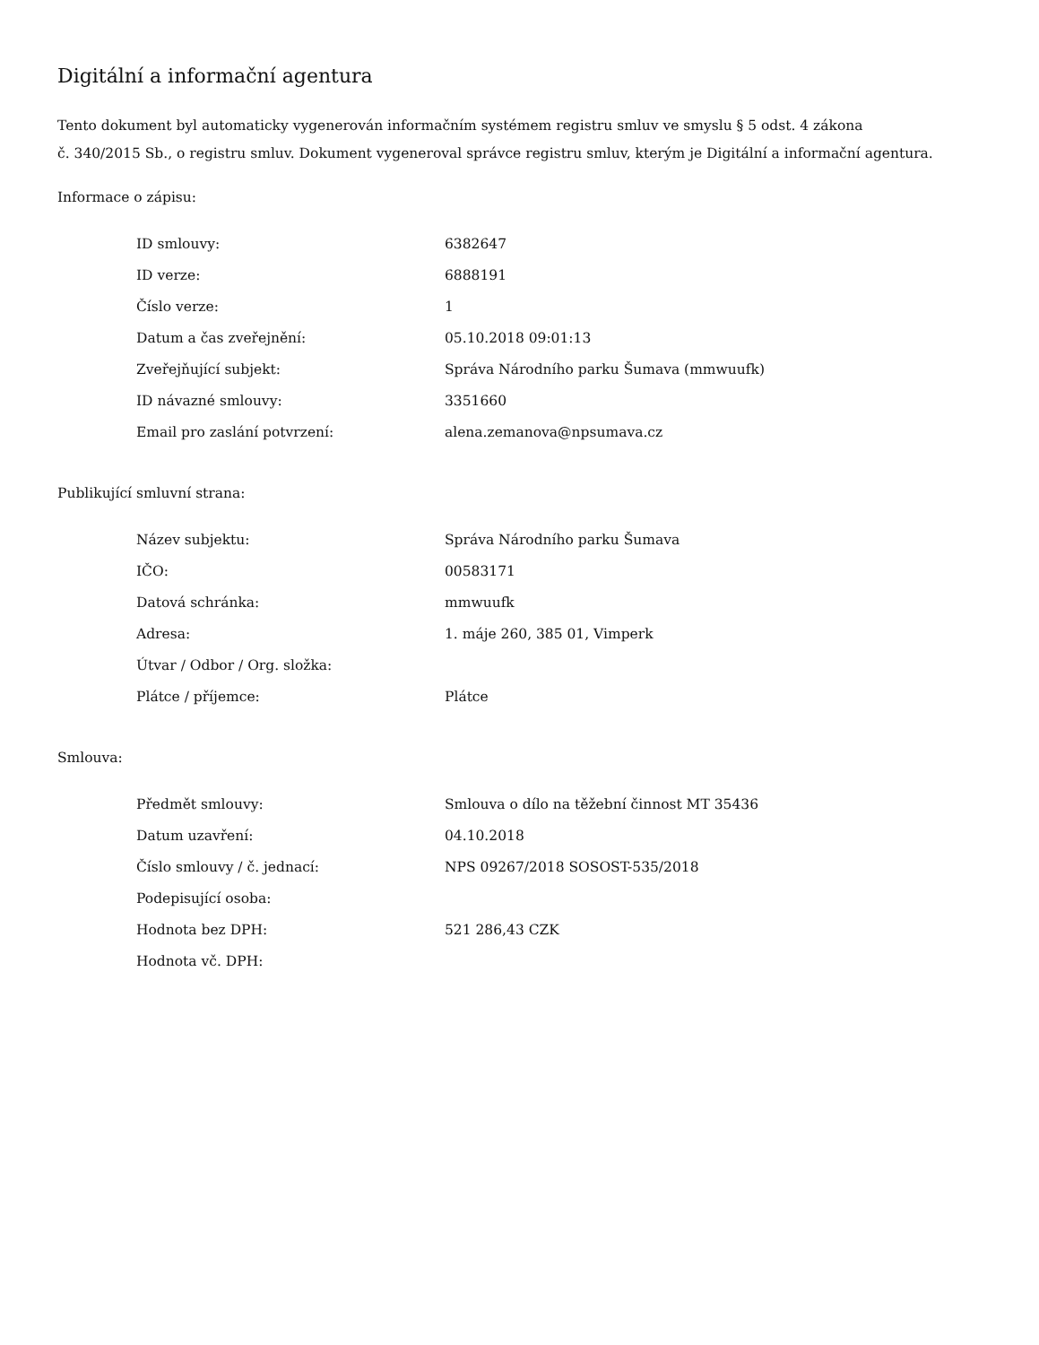Digitální a informační agentura
Tento dokument byl automaticky vygenerován informačním systémem registru smluv ve smyslu § 5 odst. 4 zákona
č. 340/2015 Sb., o registru smluv. Dokument vygeneroval správce registru smluv, kterým je Digitální a informační agentura.
Informace o zápisu:
| ID smlouvy: | 6382647 |
| ID verze: | 6888191 |
| Číslo verze: | 1 |
| Datum a čas zveřejnění: | 05.10.2018 09:01:13 |
| Zveřejňující subjekt: | Správa Národního parku Šumava (mmwuufk) |
| ID návazné smlouvy: | 3351660 |
| Email pro zaslání potvrzení: | alena.zemanova@npsumava.cz |
Publikující smluvní strana:
| Název subjektu: | Správa Národního parku Šumava |
| IČO: | 00583171 |
| Datová schránka: | mmwuufk |
| Adresa: | 1. máje 260, 385 01, Vimperk |
| Útvar / Odbor / Org. složka: | |
| Plátce / příjemce: | Plátce |
Smlouva:
| Předmět smlouvy: | Smlouva o dílo na těžební činnost MT 35436 |
| Datum uzavření: | 04.10.2018 |
| Číslo smlouvy / č. jednací: | NPS 09267/2018 SOSOST-535/2018 |
| Podepisující osoba: | |
| Hodnota bez DPH: | 521 286,43 CZK |
| Hodnota vč. DPH: | |